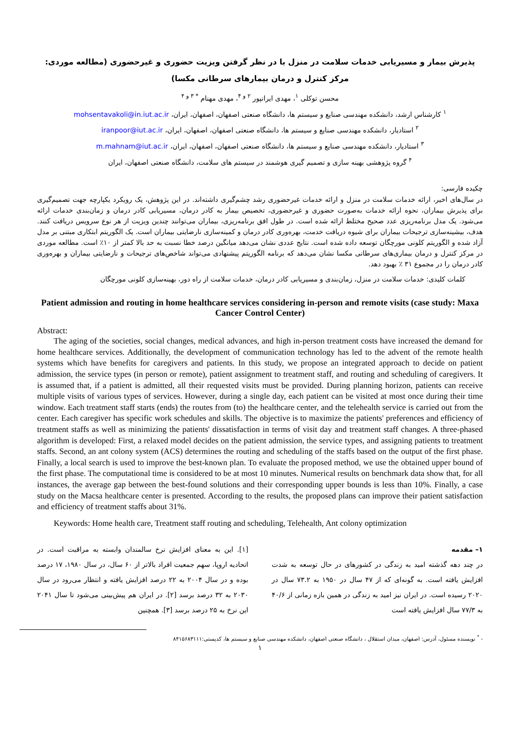پذیرش بیمار و مسیریابی خدمات سلامت در منزل با در نظر گرفتن ویزیت حضوری و غیرحضوری (مطالعه موردی: مرکز کنترل و درمان بیمارهای سرطانی مکسا)
محسن توکلی <sup>۱</sup>، مهدی ایرانپور <sup>۲ و ۴</sup>، مهدی مهنام <sup>* ۳ و ۴</sup>
<sup>۱</sup> کارشناس ارشد، دانشکده مهندسی صنایع و سیستم ها، دانشگاه صنعتی اصفهان، اصفهان، ایران، mohsentavakoli@in.iut.ac.ir
<sup>۲</sup> استادیار، دانشکده مهندسی صنایع و سیستم ها، دانشگاه صنعتی اصفهان، اصفهان، ایران، iranpoor@iut.ac.ir
<sup>۳</sup> استادیار، دانشکده مهندسی صنایع و سیستم ها، دانشگاه صنعتی اصفهان، اصفهان، ایران، m.mahnam@iut.ac.ir
<sup>۴</sup> گروه پژوهشی بهینه سازی و تصمیم گیری هوشمند در سیستم های سلامت، دانشگاه صنعتی اصفهان، ایران
چکیده فارسی:
در سال‌های اخیر، ارائه خدمات سلامت در منزل و ارائه خدمات غیرحضوری رشد چشم‌گیری داشته‌اند. در این پژوهش، یک رویکرد یکپارچه جهت تصمیم‌گیری برای پذیرش بیماران، نحوه ارائه خدمات به‌صورت حضوری و غیرحضوری، تخصیص بیمار به کادر درمان، مسیریابی کادر درمان و زمان‌بندی خدمات ارائه می‌شود. یک مدل برنامه‌ریزی عدد صحیح مختلط ارائه شده است. در طول افق برنامه‌ریزی، بیماران می‌توانند چندین ویزیت از هر نوع سرویس دریافت کنند. هدف، بیشینه‌سازی ترجیحات بیماران برای شیوه دریافت خدمت، بهره‌وری کادر درمان و کمینه‌سازی نارضایتی بیماران است. یک الگوریتم ابتکاری مبتنی بر مدل آزاد شده و الگوریتم کلونی مورچگان توسعه داده شده است. نتایج عددی نشان می‌دهد میانگین درصد خطا نسبت به حد بالا کمتر از ۱۰٪ است. مطالعه موردی در مرکز کنترل و درمان بیماری‌های سرطانی مکسا نشان می‌دهد که برنامه الگوریتم پیشنهادی می‌تواند شاخص‌های ترجیحات و نارضایتی بیماران و بهره‌وری کادر درمان را در مجموع ۳۱ ٪ بهبود دهد.
کلمات کلیدی: خدمات سلامت در منزل، زمان‌بندی و مسیریابی کادر درمان، خدمات سلامت از راه دور، بهینه‌سازی کلونی مورچگان
Patient admission and routing in home healthcare services considering in-person and remote visits (case study: Maxa Cancer Control Center)
Abstract:
The aging of the societies, social changes, medical advances, and high in-person treatment costs have increased the demand for home healthcare services. Additionally, the development of communication technology has led to the advent of the remote health systems which have benefits for caregivers and patients. In this study, we propose an integrated approach to decide on patient admission, the service types (in person or remote), patient assignment to treatment staff, and routing and scheduling of caregivers. It is assumed that, if a patient is admitted, all their requested visits must be provided. During planning horizon, patients can receive multiple visits of various types of services. However, during a single day, each patient can be visited at most once during their time window. Each treatment staff starts (ends) the routes from (to) the healthcare center, and the telehealth service is carried out from the center. Each caregiver has specific work schedules and skills. The objective is to maximize the patients' preferences and efficiency of treatment staffs as well as minimizing the patients' dissatisfaction in terms of visit day and treatment staff changes. A three-phased algorithm is developed: First, a relaxed model decides on the patient admission, the service types, and assigning patients to treatment staffs. Second, an ant colony system (ACS) determines the routing and scheduling of the staffs based on the output of the first phase. Finally, a local search is used to improve the best-known plan. To evaluate the proposed method, we use the obtained upper bound of the first phase. The computational time is considered to be at most 10 minutes. Numerical results on benchmark data show that, for all instances, the average gap between the best-found solutions and their corresponding upper bounds is less than 10%. Finally, a case study on the Macsa healthcare center is presented. According to the results, the proposed plans can improve their patient satisfaction and efficiency of treatment staffs about 31%.
Keywords: Home health care, Treatment staff routing and scheduling, Telehealth, Ant colony optimization
۱– مقدمه
در چند دهه گذشته امید به زندگی در کشورهای در حال توسعه به شدت افزایش یافته است. به گونه‌ای که از ۴۷ سال در ۱۹۵۰ به ۷۳.۲ سال در ۲۰۲۰ رسیده است. در ایران نیز امید به زندگی در همین بازه زمانی از ۴۰/۶ به ۷۷/۳ سال افزایش یافته است
[۱]. این به معنای افزایش نرخ سالمندان وابسته به مراقبت است. در اتحادیه اروپا، سهم جمعیت افراد بالاتر از ۶۰ سال، در سال ۱۹۸۰، ۱۷ درصد بوده و در سال ۲۰۰۴ به ۲۲ درصد افزایش یافته و انتظار می‌رود در سال ۲۰۳۰ به ۳۲ درصد برسد [۲]. در ایران هم پیش‌بینی می‌شود تا سال ۲۰۴۱ این نرخ به ۲۵ درصد برسد [۳]. همچنین
- <sup>*</sup> نویسنده مسئول، آدرس: اصفهان، میدان استقلال ، دانشگاه صنعتی اصفهان، دانشکده مهندسی صنایع و سیستم ها، کدپستی:۸۴۱۵۶۸۳۱۱۱
۱